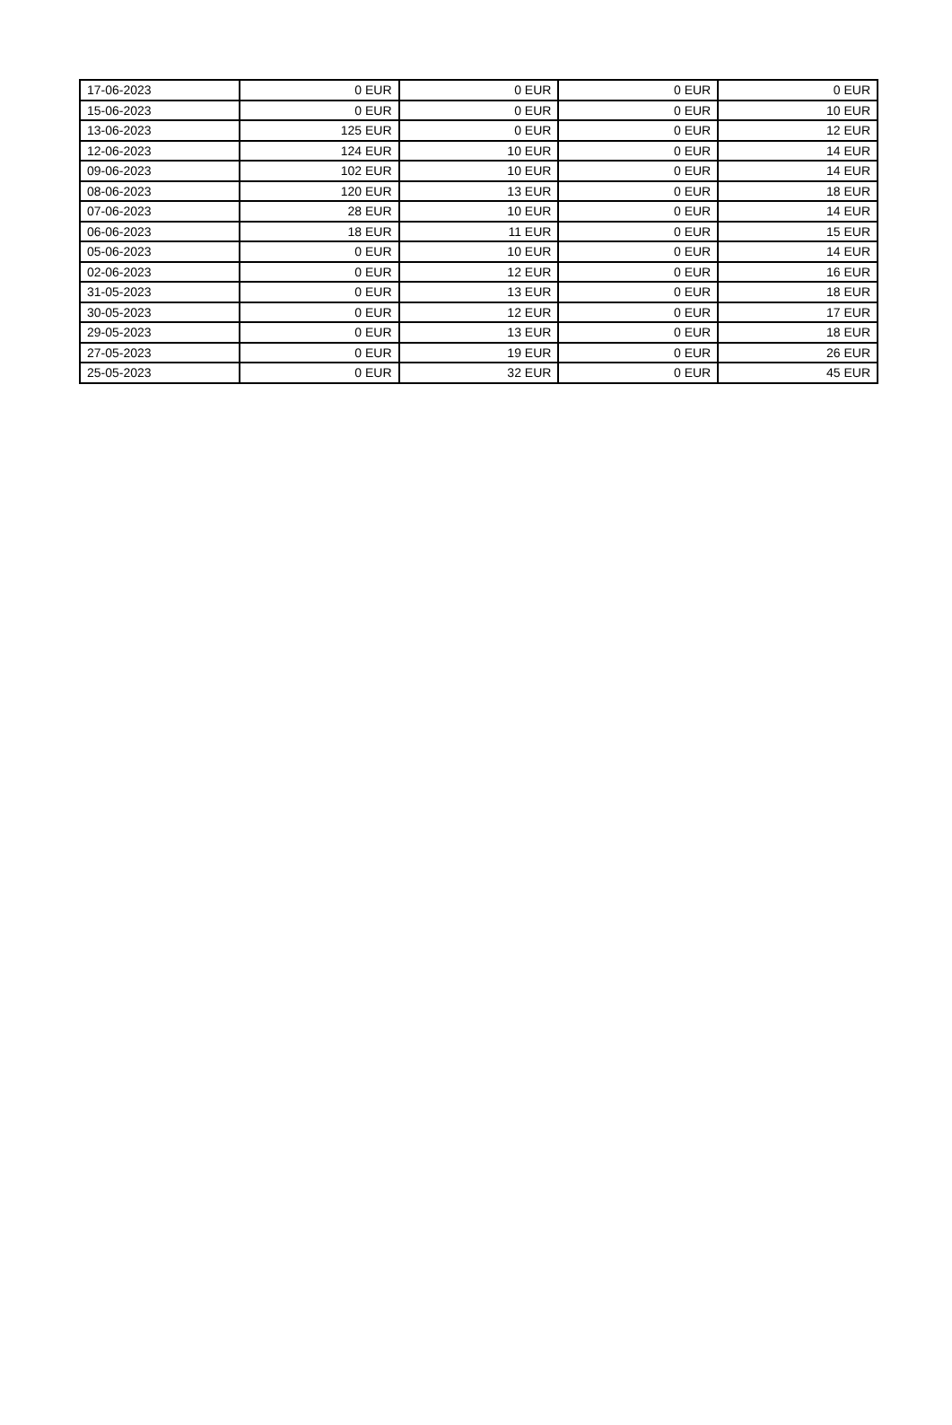| 17-06-2023 | 0 EUR | 0 EUR | 0 EUR | 0 EUR |
| 15-06-2023 | 0 EUR | 0 EUR | 0 EUR | 10 EUR |
| 13-06-2023 | 125 EUR | 0 EUR | 0 EUR | 12 EUR |
| 12-06-2023 | 124 EUR | 10 EUR | 0 EUR | 14 EUR |
| 09-06-2023 | 102 EUR | 10 EUR | 0 EUR | 14 EUR |
| 08-06-2023 | 120 EUR | 13 EUR | 0 EUR | 18 EUR |
| 07-06-2023 | 28 EUR | 10 EUR | 0 EUR | 14 EUR |
| 06-06-2023 | 18 EUR | 11 EUR | 0 EUR | 15 EUR |
| 05-06-2023 | 0 EUR | 10 EUR | 0 EUR | 14 EUR |
| 02-06-2023 | 0 EUR | 12 EUR | 0 EUR | 16 EUR |
| 31-05-2023 | 0 EUR | 13 EUR | 0 EUR | 18 EUR |
| 30-05-2023 | 0 EUR | 12 EUR | 0 EUR | 17 EUR |
| 29-05-2023 | 0 EUR | 13 EUR | 0 EUR | 18 EUR |
| 27-05-2023 | 0 EUR | 19 EUR | 0 EUR | 26 EUR |
| 25-05-2023 | 0 EUR | 32 EUR | 0 EUR | 45 EUR |